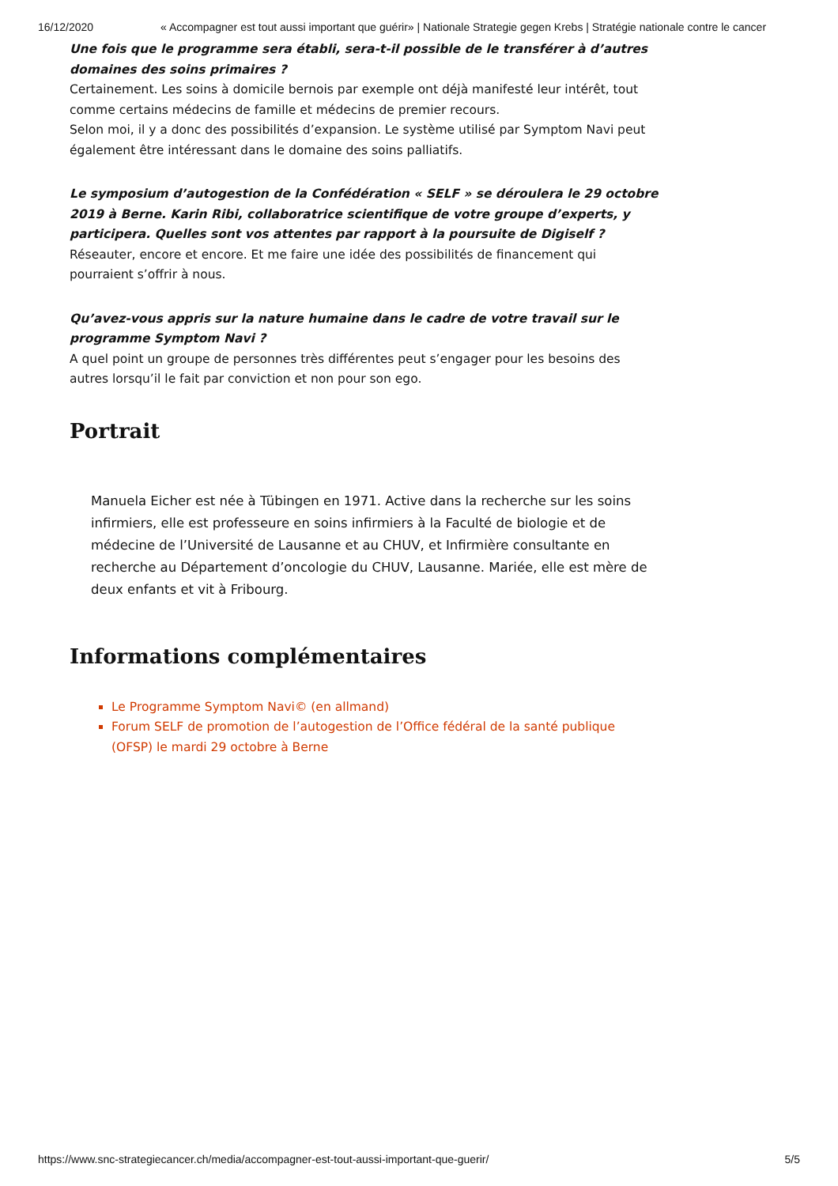16/12/2020 « Accompagner est tout aussi important que guérir» | Nationale Strategie gegen Krebs | Stratégie nationale contre le cancer
Une fois que le programme sera établi, sera-t-il possible de le transférer à d’autres domaines des soins primaires ?
Certainement. Les soins à domicile bernois par exemple ont déjà manifesté leur intérêt, tout comme certains médecins de famille et médecins de premier recours.
Selon moi, il y a donc des possibilités d’expansion. Le système utilisé par Symptom Navi peut également être intéressant dans le domaine des soins palliatifs.
Le symposium d’autogestion de la Confédération « SELF » se déroulera le 29 octobre 2019 à Berne. Karin Ribi, collaboratrice scientifique de votre groupe d’experts, y participera. Quelles sont vos attentes par rapport à la poursuite de Digiself ?
Réseauter, encore et encore. Et me faire une idée des possibilités de financement qui pourraient s’offrir à nous.
Qu’avez-vous appris sur la nature humaine dans le cadre de votre travail sur le programme Symptom Navi ?
A quel point un groupe de personnes très différentes peut s’engager pour les besoins des autres lorsqu’il le fait par conviction et non pour son ego.
Portrait
Manuela Eicher est née à Tübingen en 1971. Active dans la recherche sur les soins infirmiers, elle est professeure en soins infirmiers à la Faculté de biologie et de médecine de l’Université de Lausanne et au CHUV, et Infirmière consultante en recherche au Département d’oncologie du CHUV, Lausanne. Mariée, elle est mère de deux enfants et vit à Fribourg.
Informations complémentaires
Le Programme Symptom Navi© (en allmand)
Forum SELF de promotion de l’autogestion de l’Office fédéral de la santé publique (OFSP) le mardi 29 octobre à Berne
https://www.snc-strategiecancer.ch/media/accompagner-est-tout-aussi-important-que-guerir/ 5/5